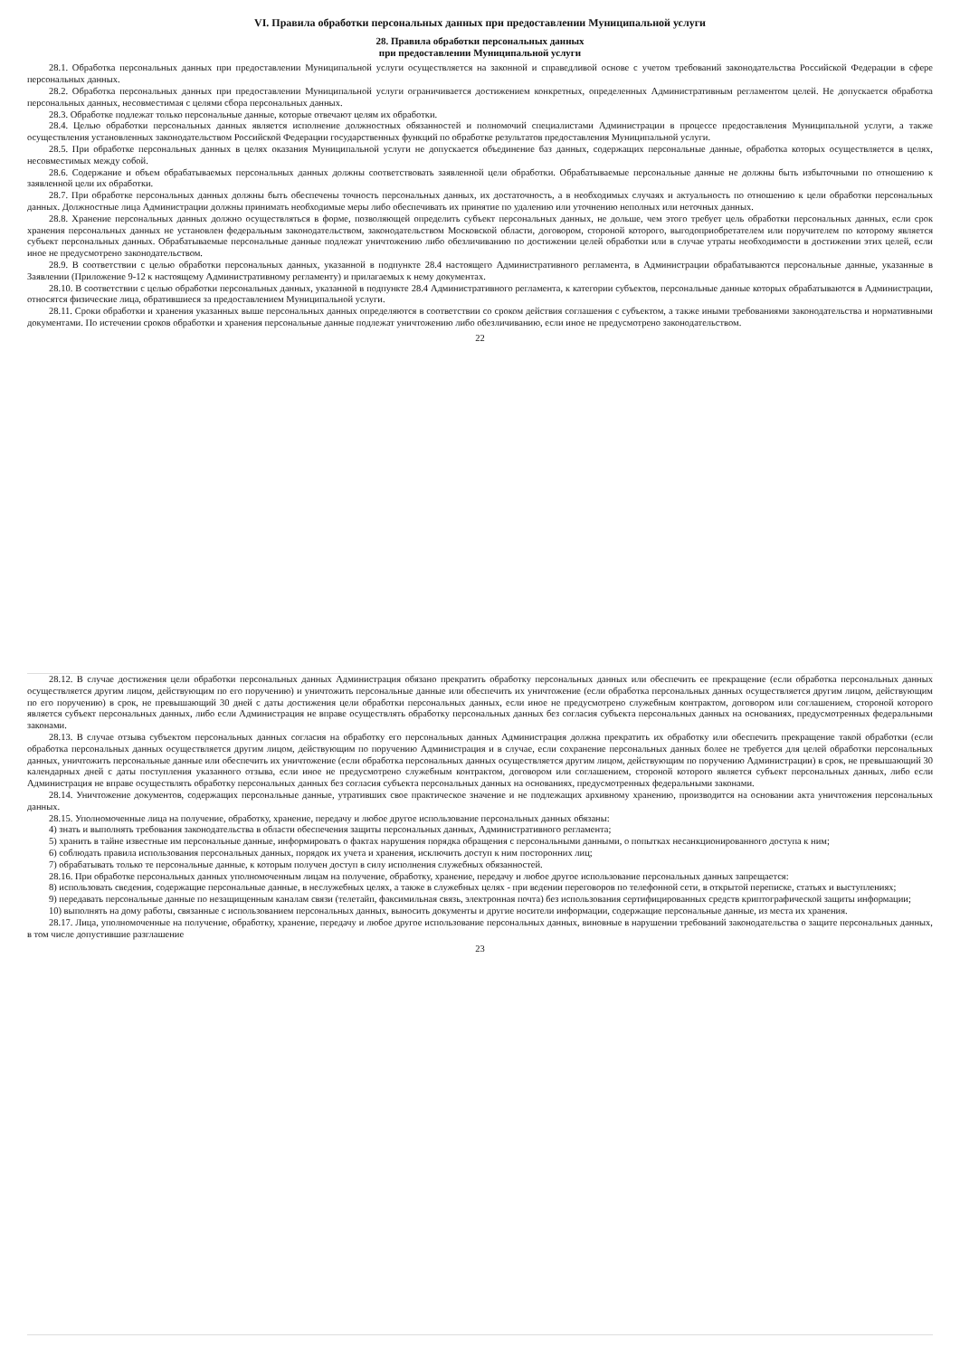VI. Правила обработки персональных данных при предоставлении Муниципальной услуги
28. Правила обработки персональных данных
при предоставлении Муниципальной услуги
28.1. Обработка персональных данных при предоставлении Муниципальной услуги осуществляется на законной и справедливой основе с учетом требований законодательства Российской Федерации в сфере персональных данных.
28.2. Обработка персональных данных при предоставлении Муниципальной услуги ограничивается достижением конкретных, определенных Административным регламентом целей. Не допускается обработка персональных данных, несовместимая с целями сбора персональных данных.
28.3. Обработке подлежат только персональные данные, которые отвечают целям их обработки.
28.4. Целью обработки персональных данных является исполнение должностных обязанностей и полномочий специалистами Администрации в процессе предоставления Муниципальной услуги, а также осуществления установленных законодательством Российской Федерации государственных функций по обработке результатов предоставления Муниципальной услуги.
28.5. При обработке персональных данных в целях оказания Муниципальной услуги не допускается объединение баз данных, содержащих персональные данные, обработка которых осуществляется в целях, несовместимых между собой.
28.6. Содержание и объем обрабатываемых персональных данных должны соответствовать заявленной цели обработки. Обрабатываемые персональные данные не должны быть избыточными по отношению к заявленной цели их обработки.
28.7. При обработке персональных данных должны быть обеспечены точность персональных данных, их достаточность, а в необходимых случаях и актуальность по отношению к цели обработки персональных данных. Должностные лица Администрации должны принимать необходимые меры либо обеспечивать их принятие по удалению или уточнению неполных или неточных данных.
28.8. Хранение персональных данных должно осуществляться в форме, позволяющей определить субъект персональных данных, не дольше, чем этого требует цель обработки персональных данных, если срок хранения персональных данных не установлен федеральным законодательством, законодательством Московской области, договором, стороной которого, выгодоприобретателем или поручителем по которому является субъект персональных данных. Обрабатываемые персональные данные подлежат уничтожению либо обезличиванию по достижении целей обработки или в случае утраты необходимости в достижении этих целей, если иное не предусмотрено законодательством.
28.9. В соответствии с целью обработки персональных данных, указанной в подпункте 28.4 настоящего Административного регламента, в Администрации обрабатываются персональные данные, указанные в Заявлении (Приложение 9-12 к настоящему Административному регламенту) и прилагаемых к нему документах.
28.10. В соответствии с целью обработки персональных данных, указанной в подпункте 28.4 Административного регламента, к категории субъектов, персональные данные которых обрабатываются в Администрации, относятся физические лица, обратившиеся за предоставлением Муниципальной услуги.
28.11. Сроки обработки и хранения указанных выше персональных данных определяются в соответствии со сроком действия соглашения с субъектом, а также иными требованиями законодательства и нормативными документами. По истечении сроков обработки и хранения персональные данные подлежат уничтожению либо обезличиванию, если иное не предусмотрено законодательством.
22
28.12. В случае достижения цели обработки персональных данных Администрация обязано прекратить обработку персональных данных или обеспечить ее прекращение (если обработка персональных данных осуществляется другим лицом, действующим по его поручению) и уничтожить персональные данные или обеспечить их уничтожение (если обработка персональных данных осуществляется другим лицом, действующим по его поручению) в срок, не превышающий 30 дней с даты достижения цели обработки персональных данных, если иное не предусмотрено служебным контрактом, договором или соглашением, стороной которого является субъект персональных данных, либо если Администрация не вправе осуществлять обработку персональных данных без согласия субъекта персональных данных на основаниях, предусмотренных федеральными законами.
28.13. В случае отзыва субъектом персональных данных согласия на обработку его персональных данных Администрация должна прекратить их обработку или обеспечить прекращение такой обработки (если обработка персональных данных осуществляется другим лицом, действующим по поручению Администрация и в случае, если сохранение персональных данных более не требуется для целей обработки персональных данных, уничтожить персональные данные или обеспечить их уничтожение (если обработка персональных данных осуществляется другим лицом, действующим по поручению Администрации) в срок, не превышающий 30 календарных дней с даты поступления указанного отзыва, если иное не предусмотрено служебным контрактом, договором или соглашением, стороной которого является субъект персональных данных, либо если Администрация не вправе осуществлять обработку персональных данных без согласия субъекта персональных данных на основаниях, предусмотренных федеральными законами.
28.14. Уничтожение документов, содержащих персональные данные, утративших свое практическое значение и не подлежащих архивному хранению, производится на основании акта уничтожения персональных данных.
28.15. Уполномоченные лица на получение, обработку, хранение, передачу и любое другое использование персональных данных обязаны:
4) знать и выполнять требования законодательства в области обеспечения защиты персональных данных, Административного регламента;
5) хранить в тайне известные им персональные данные, информировать о фактах нарушения порядка обращения с персональными данными, о попытках несанкционированного доступа к ним;
6) соблюдать правила использования персональных данных, порядок их учета и хранения, исключить доступ к ним посторонних лиц;
7) обрабатывать только те персональные данные, к которым получен доступ в силу исполнения служебных обязанностей.
28.16. При обработке персональных данных уполномоченным лицам на получение, обработку, хранение, передачу и любое другое использование персональных данных запрещается:
8) использовать сведения, содержащие персональные данные, в неслужебных целях, а также в служебных целях - при ведении переговоров по телефонной сети, в открытой переписке, статьях и выступлениях;
9) передавать персональные данные по незащищенным каналам связи (телетайп, факсимильная связь, электронная почта) без использования сертифицированных средств криптографической защиты информации;
10) выполнять на дому работы, связанные с использованием персональных данных, выносить документы и другие носители информации, содержащие персональные данные, из места их хранения.
28.17. Лица, уполномоченные на получение, обработку, хранение, передачу и любое другое использование персональных данных, виновные в нарушении требований законодательства о защите персональных данных, в том числе допустившие разглашение
23